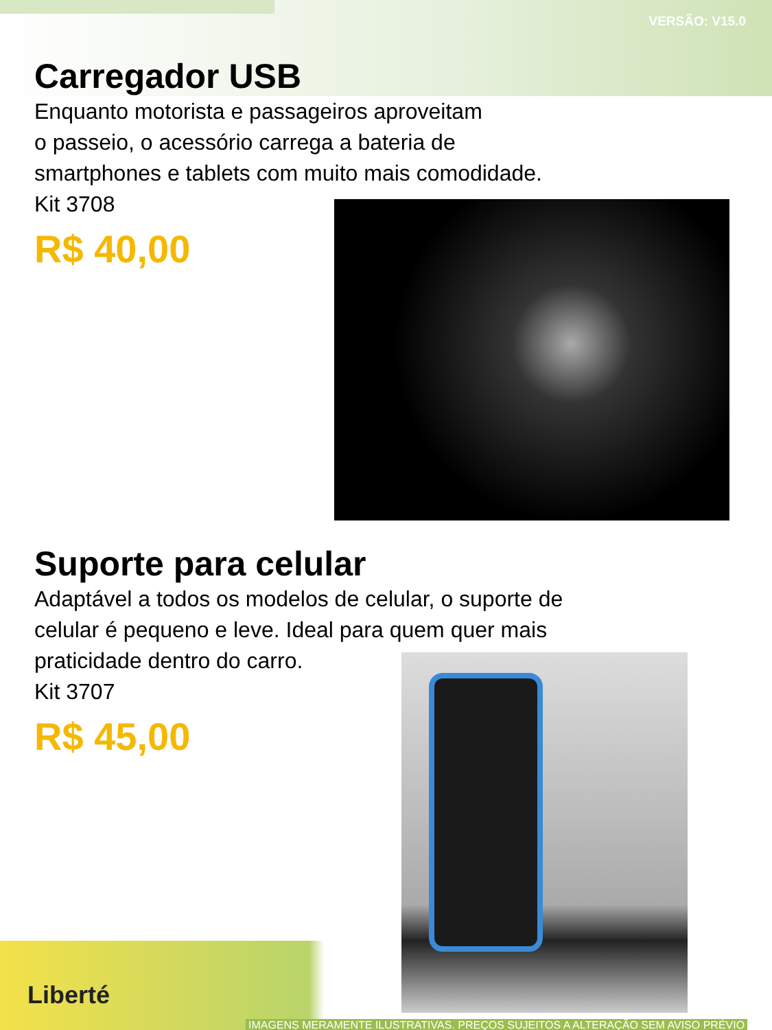VERSÃO: V15.0
Carregador USB
Enquanto motorista e passageiros aproveitam
o passeio, o acessório carrega a bateria de
smartphones e tablets com muito mais comodidade.
Kit 3708
R$ 40,00
Suporte para celular
Adaptável a todos os modelos de celular, o suporte de
celular é pequeno e leve. Ideal para quem quer mais
praticidade dentro do carro.
Kit 3707
R$ 45,00
Liberté
IMAGENS MERAMENTE ILUSTRATIVAS. PREÇOS SUJEITOS A ALTERAÇÃO SEM AVISO PRÉVIO